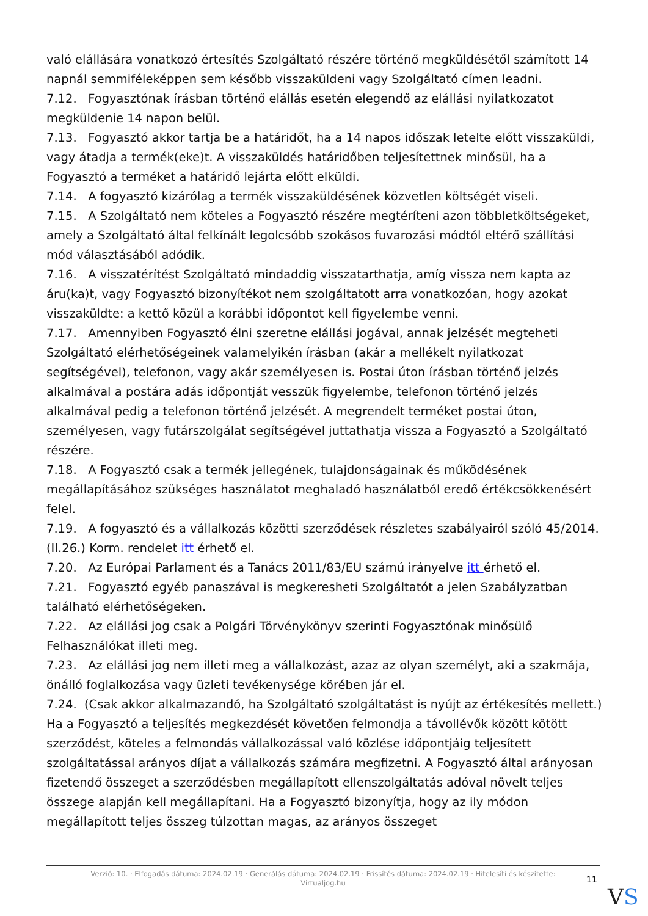való elállására vonatkozó értesítés Szolgáltató részére történő megküldésétől számított 14 napnál semmiféleképpen sem később visszaküldeni vagy Szolgáltató címen leadni.
7.12. Fogyasztónak írásban történő elállás esetén elegendő az elállási nyilatkozatot megküldenie 14 napon belül.
7.13. Fogyasztó akkor tartja be a határidőt, ha a 14 napos időszak letelte előtt visszaküldi, vagy átadja a termék(eke)t. A visszaküldés határidőben teljesítettnek minősül, ha a Fogyasztó a terméket a határidő lejárta előtt elküldi.
7.14. A fogyasztó kizárólag a termék visszaküldésének közvetlen költségét viseli.
7.15. A Szolgáltató nem köteles a Fogyasztó részére megtéríteni azon többletköltségeket, amely a Szolgáltató által felkínált legolcsóbb szokásos fuvarozási módtól eltérő szállítási mód választásából adódik.
7.16. A visszatérítést Szolgáltató mindaddig visszatarthatja, amíg vissza nem kapta az áru(ka)t, vagy Fogyasztó bizonyítékot nem szolgáltatott arra vonatkozóan, hogy azokat visszaküldte: a kettő közül a korábbi időpontot kell figyelembe venni.
7.17. Amennyiben Fogyasztó élni szeretne elállási jogával, annak jelzését megteheti Szolgáltató elérhetőségeinek valamelyikén írásban (akár a mellékelt nyilatkozat segítségével), telefonon, vagy akár személyesen is. Postai úton írásban történő jelzés alkalmával a postára adás időpontját vesszük figyelembe, telefonon történő jelzés alkalmával pedig a telefonon történő jelzését. A megrendelt terméket postai úton, személyesen, vagy futárszolgálat segítségével juttathatja vissza a Fogyasztó a Szolgáltató részére.
7.18. A Fogyasztó csak a termék jellegének, tulajdonságainak és működésének megállapításához szükséges használatot meghaladó használatból eredő értékcsökkenésért felel.
7.19. A fogyasztó és a vállalkozás közötti szerződések részletes szabályairól szóló 45/2014. (II.26.) Korm. rendelet itt érhető el.
7.20. Az Európai Parlament és a Tanács 2011/83/EU számú irányelve itt érhető el.
7.21. Fogyasztó egyéb panaszával is megkeresheti Szolgáltatót a jelen Szabályzatban található elérhetőségeken.
7.22. Az elállási jog csak a Polgári Törvénykönyv szerinti Fogyasztónak minősülő Felhasználókat illeti meg.
7.23. Az elállási jog nem illeti meg a vállalkozást, azaz az olyan személyt, aki a szakmája, önálló foglalkozása vagy üzleti tevékenysége körében jár el.
7.24. (Csak akkor alkalmazandó, ha Szolgáltató szolgáltatást is nyújt az értékesítés mellett.) Ha a Fogyasztó a teljesítés megkezdését követően felmondja a távollévők között kötött szerződést, köteles a felmondás vállalkozással való közlése időpontjáig teljesített szolgáltatással arányos díjat a vállalkozás számára megfizetni. A Fogyasztó által arányosan fizetendő összeget a szerződésben megállapított ellenszolgáltatás adóval növelt teljes összege alapján kell megállapítani. Ha a Fogyasztó bizonyítja, hogy az ily módon megállapított teljes összeg túlzottan magas, az arányos összeget
Verzió: 10. · Elfogadás dátuma: 2024.02.19 · Generálás dátuma: 2024.02.19 · Frissítés dátuma: 2024.02.19 · Hitelesíti és készítette:
Virtualjog.hu
11
VS